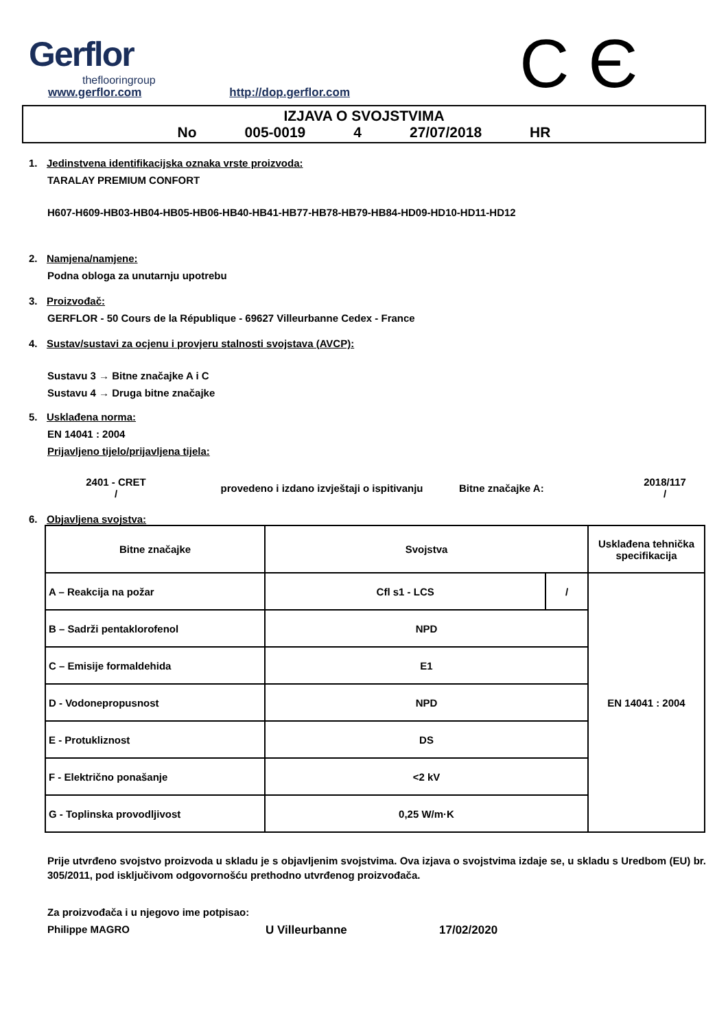Gerflor
theflooringroup
C Є
www.gerflor.com http://dop.gerflor.com
IZJAVA O SVOJSTVIMA
No 005-0019 4 27/07/2018 HR
1. Jedinstvena identifikacijska oznaka vrste proizvoda:
TARALAY PREMIUM CONFORT
H607-H609-HB03-HB04-HB05-HB06-HB40-HB41-HB77-HB78-HB79-HB84-HD09-HD10-HD11-HD12
2. Namjena/namjene:
Podna obloga za unutarnju upotrebu
3. Proizvođač:
GERFLOR - 50 Cours de la République - 69627 Villeurbanne Cedex - France
4. Sustav/sustavi za ocjenu i provjeru stalnosti svojstava (AVCP):
Sustavu 3 → Bitne značajke A i C
Sustavu 4 → Druga bitne značajke
5. Usklađena norma:
EN 14041 : 2004
Prijavljeno tijelo/prijavljena tijela:
2401 - CRET
/
provedeno i izdano izvještaji o ispitivanju Bitne značajke A:
2018/117
/
6. Objavljena svojstva:
| Bitne značajke | Svojstva | | Usklađena tehnička specifikacija |
| --- | --- | --- | --- |
| A – Reakcija na požar | Cfl s1 - LCS | / | EN 14041 : 2004 |
| B – Sadrži pentaklorofenol | NPD | | |
| C – Emisije formaldehida | E1 | | |
| D - Vodonepropusnost | NPD | | |
| E - Protukliznost | DS | | |
| F - Električno ponašanje | <2 kV | | |
| G - Toplinska provodljivost | 0,25 W/m·K | | |
Prije utvrđeno svojstvo proizvoda u skladu je s objavljenim svojstvima. Ova izjava o svojstvima izdaje se, u skladu s Uredbom (EU) br. 305/2011, pod isključivom odgovornošću prethodno utvrđenog proizvođača.
Za proizvođača i u njegovo ime potpisao:
Philippe MAGRO U Villeurbanne 17/02/2020